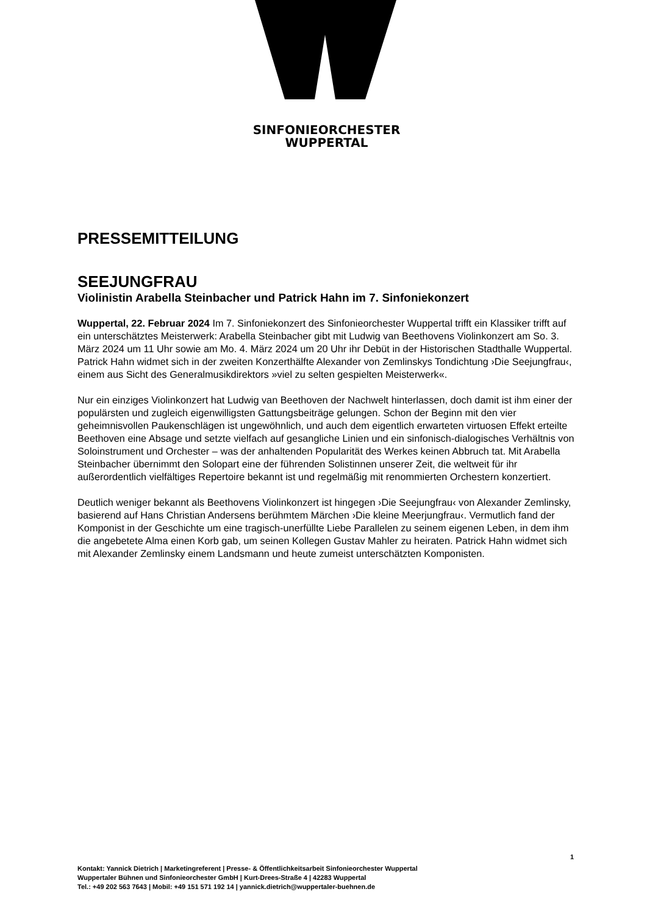SINFONIEORCHESTER
WUPPERTAL
PRESSEMITTEILUNG
SEEJUNGFRAU
Violinistin Arabella Steinbacher und Patrick Hahn im 7. Sinfoniekonzert
Wuppertal, 22. Februar 2024 Im 7. Sinfoniekonzert des Sinfonieorchester Wuppertal trifft ein Klassiker trifft auf ein unterschätztes Meisterwerk: Arabella Steinbacher gibt mit Ludwig van Beethovens Violinkonzert am So. 3. März 2024 um 11 Uhr sowie am Mo. 4. März 2024 um 20 Uhr ihr Debüt in der Historischen Stadthalle Wuppertal. Patrick Hahn widmet sich in der zweiten Konzerthälfte Alexander von Zemlinskys Tondichtung ›Die Seejungfrau‹, einem aus Sicht des Generalmusikdirektors »viel zu selten gespielten Meisterwerk«.
Nur ein einziges Violinkonzert hat Ludwig van Beethoven der Nachwelt hinterlassen, doch damit ist ihm einer der populärsten und zugleich eigenwilligsten Gattungsbeiträge gelungen. Schon der Beginn mit den vier geheimnisvollen Paukenschlägen ist ungewöhnlich, und auch dem eigentlich erwarteten virtuosen Effekt erteilte Beethoven eine Absage und setzte vielfach auf gesangliche Linien und ein sinfonisch-dialogisches Verhältnis von Soloinstrument und Orchester – was der anhaltenden Popularität des Werkes keinen Abbruch tat. Mit Arabella Steinbacher übernimmt den Solopart eine der führenden Solistinnen unserer Zeit, die weltweit für ihr außerordentlich vielfältiges Repertoire bekannt ist und regelmäßig mit renommierten Orchestern konzertiert.
Deutlich weniger bekannt als Beethovens Violinkonzert ist hingegen ›Die Seejungfrau‹ von Alexander Zemlinsky, basierend auf Hans Christian Andersens berühmtem Märchen ›Die kleine Meerjungfrau‹. Vermutlich fand der Komponist in der Geschichte um eine tragisch-unerfüllte Liebe Parallelen zu seinem eigenen Leben, in dem ihm die angebetete Alma einen Korb gab, um seinen Kollegen Gustav Mahler zu heiraten. Patrick Hahn widmet sich mit Alexander Zemlinsky einem Landsmann und heute zumeist unterschätzten Komponisten.
1
Kontakt: Yannick Dietrich | Marketingreferent | Presse- & Öffentlichkeitsarbeit Sinfonieorchester Wuppertal
Wuppertaler Bühnen und Sinfonieorchester GmbH | Kurt-Drees-Straße 4 | 42283 Wuppertal
Tel.: +49 202 563 7643 | Mobil: +49 151 571 192 14 | yannick.dietrich@wuppertaler-buehnen.de